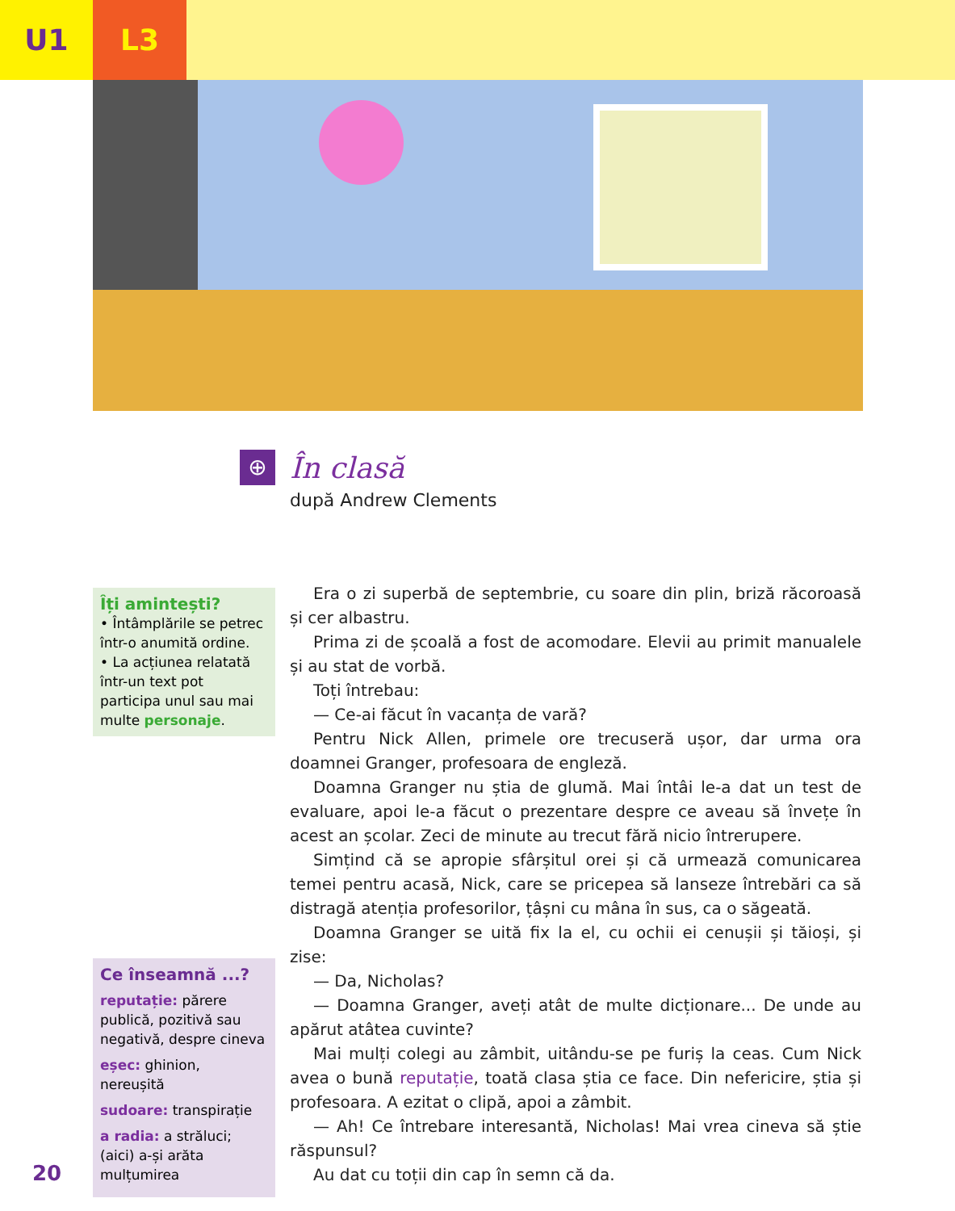U1 L3
⊕
În clasă
după Andrew Clements
Îți amintești?
• Întâmplările se petrec într-o anumită ordine.
• La acțiunea relatată într-un text pot participa unul sau mai multe personaje.
Ce înseamnă ...?
reputație: părere publică, pozitivă sau negativă, despre cineva
eșec: ghinion, nereușită
sudoare: transpirație
a radia: a străluci; (aici) a-și arăta mulțumirea
Era o zi superbă de septembrie, cu soare din plin, briză răcoroasă și cer albastru.
Prima zi de școală a fost de acomodare. Elevii au primit manualele și au stat de vorbă.
Toți întrebau:
— Ce-ai făcut în vacanța de vară?
Pentru Nick Allen, primele ore trecuseră ușor, dar urma ora doamnei Granger, profesoara de engleză.
Doamna Granger nu știa de glumă. Mai întâi le-a dat un test de evaluare, apoi le-a făcut o prezentare despre ce aveau să învețe în acest an școlar. Zeci de minute au trecut fără nicio întrerupere.
Simțind că se apropie sfârșitul orei și că urmează comunicarea temei pentru acasă, Nick, care se pricepea să lanseze întrebări ca să distragă atenția profesorilor, țâșni cu mâna în sus, ca o săgeată.
Doamna Granger se uită fix la el, cu ochii ei cenușii și tăioși, și zise:
— Da, Nicholas?
— Doamna Granger, aveți atât de multe dicționare... De unde au apărut atâtea cuvinte?
Mai mulți colegi au zâmbit, uitându-se pe furiș la ceas. Cum Nick avea o bună reputație, toată clasa știa ce face. Din nefericire, știa și profesoara. A ezitat o clipă, apoi a zâmbit.
— Ah! Ce întrebare interesantă, Nicholas! Mai vrea cineva să știe răspunsul?
Au dat cu toții din cap în semn că da.
20